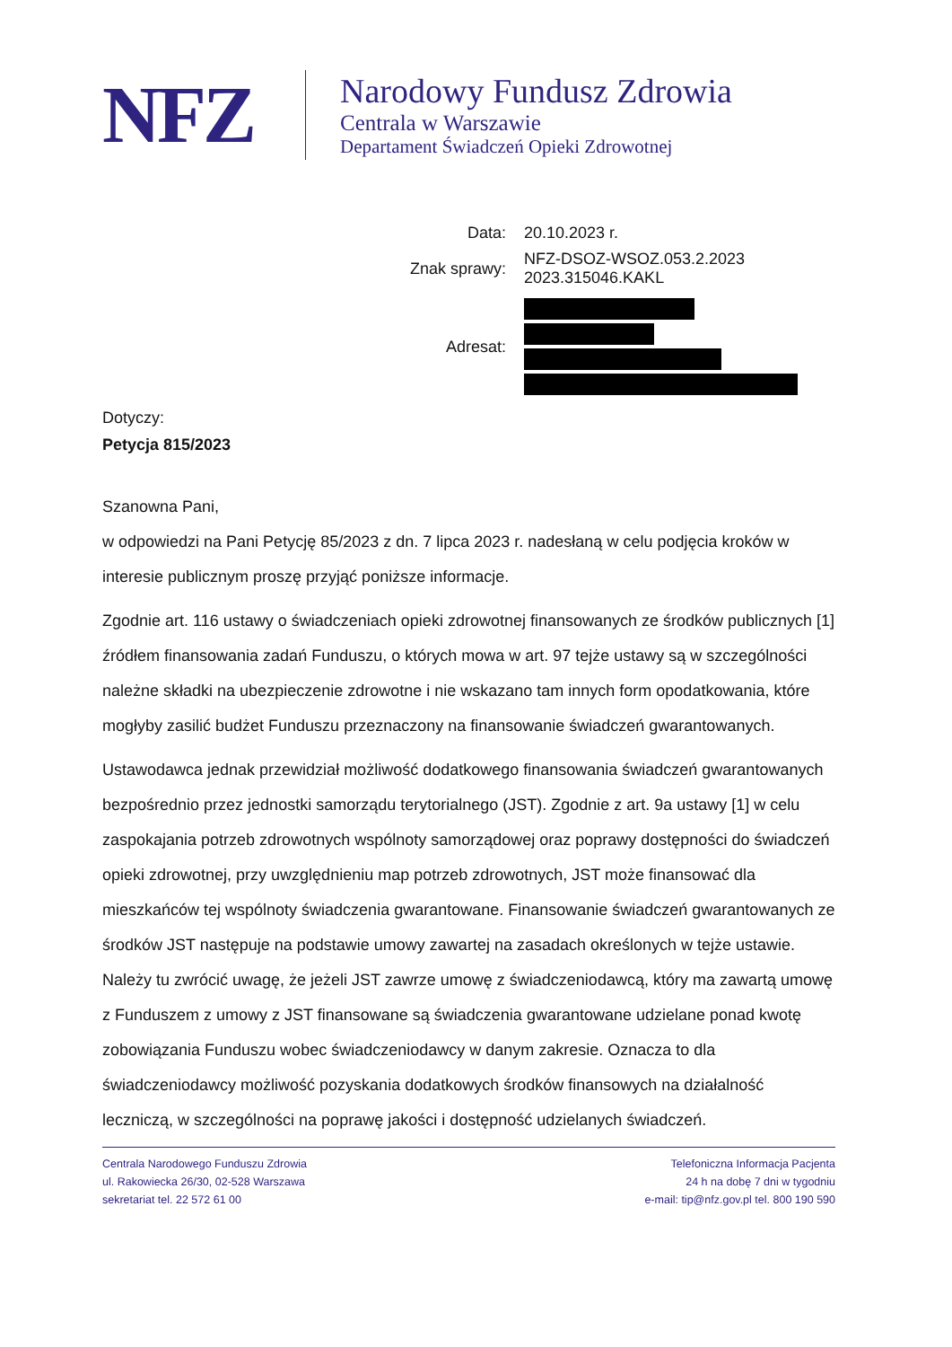NFZ
Narodowy Fundusz Zdrowia
Centrala w Warszawie
Departament Świadczeń Opieki Zdrowotnej
| Data: | 20.10.2023 r. |
| Znak sprawy: | NFZ-DSOZ-WSOZ.053.2.2023 2023.315046.KAKL |
| Adresat: | |
Dotyczy:
Petycja 815/2023
Szanowna Pani,
w odpowiedzi na Pani Petycję 85/2023 z dn. 7 lipca 2023 r. nadesłaną w celu podjęcia kroków w interesie publicznym proszę przyjąć poniższe informacje.
Zgodnie art. 116 ustawy o świadczeniach opieki zdrowotnej finansowanych ze środków publicznych [1] źródłem finansowania zadań Funduszu, o których mowa w art. 97 tejże ustawy są w szczególności należne składki na ubezpieczenie zdrowotne i nie wskazano tam innych form opodatkowania, które mogłyby zasilić budżet Funduszu przeznaczony na finansowanie świadczeń gwarantowanych.
Ustawodawca jednak przewidział możliwość dodatkowego finansowania świadczeń gwarantowanych bezpośrednio przez jednostki samorządu terytorialnego (JST). Zgodnie z art. 9a ustawy [1] w celu zaspokajania potrzeb zdrowotnych wspólnoty samorządowej oraz poprawy dostępności do świadczeń opieki zdrowotnej, przy uwzględnieniu map potrzeb zdrowotnych, JST może finansować dla mieszkańców tej wspólnoty świadczenia gwarantowane. Finansowanie świadczeń gwarantowanych ze środków JST następuje na podstawie umowy zawartej na zasadach określonych w tejże ustawie. Należy tu zwrócić uwagę, że jeżeli JST zawrze umowę z świadczeniodawcą, który ma zawartą umowę z Funduszem z umowy z JST finansowane są świadczenia gwarantowane udzielane ponad kwotę zobowiązania Funduszu wobec świadczeniodawcy w danym zakresie. Oznacza to dla świadczeniodawcy możliwość pozyskania dodatkowych środków finansowych na działalność leczniczą, w szczególności na poprawę jakości i dostępność udzielanych świadczeń.
Centrala Narodowego Funduszu Zdrowia
ul. Rakowiecka 26/30, 02-528 Warszawa
sekretariat tel. 22 572 61 00
Telefoniczna Informacja Pacjenta
24 h na dobę 7 dni w tygodniu
e-mail: tip@nfz.gov.pl tel. 800 190 590